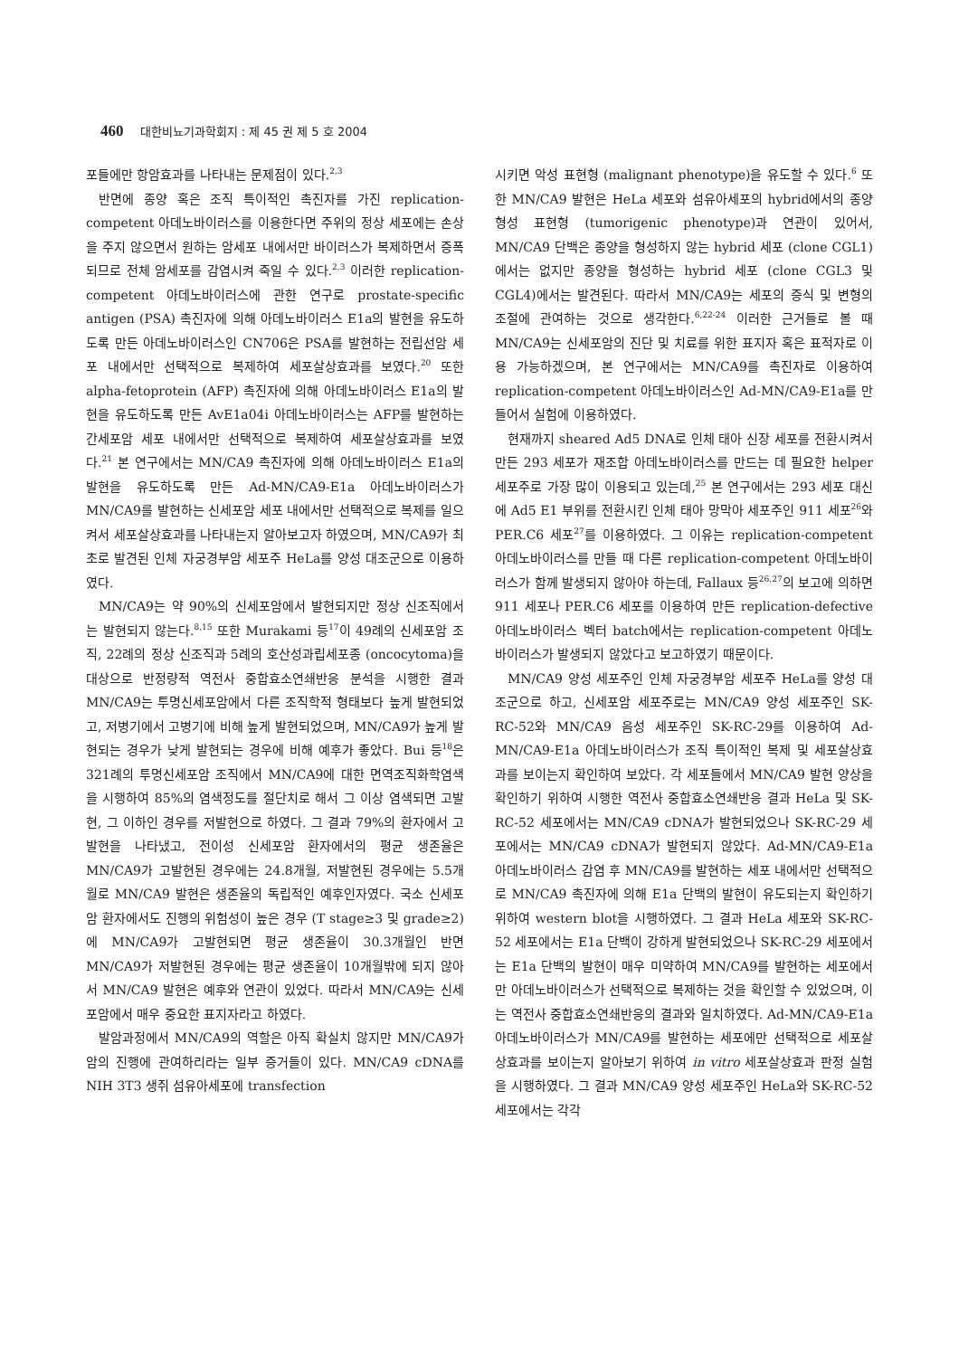460 대한비뇨기과학회지 : 제 45 권 제 5 호 2004
포들에만 항암효과를 나타내는 문제점이 있다.<sup>2,3</sup>
반면에 종양 혹은 조직 특이적인 촉진자를 가진 replication-competent 아데노바이러스를 이용한다면 주위의 정상 세포에는 손상을 주지 않으면서 원하는 암세포 내에서만 바이러스가 복제하면서 증폭되므로 전체 암세포를 감염시켜 죽일 수 있다.<sup>2,3</sup> 이러한 replication-competent 아데노바이러스에 관한 연구로 prostate-specific antigen (PSA) 촉진자에 의해 아데노바이러스 E1a의 발현을 유도하도록 만든 아데노바이러스인 CN706은 PSA를 발현하는 전립선암 세포 내에서만 선택적으로 복제하여 세포살상효과를 보였다.<sup>20</sup> 또한 alpha-fetoprotein (AFP) 촉진자에 의해 아데노바이러스 E1a의 발현을 유도하도록 만든 AvE1a04i 아데노바이러스는 AFP를 발현하는 간세포암 세포 내에서만 선택적으로 복제하여 세포살상효과를 보였다.<sup>21</sup> 본 연구에서는 MN/CA9 촉진자에 의해 아데노바이러스 E1a의 발현을 유도하도록 만든 Ad-MN/CA9-E1a 아데노바이러스가 MN/CA9를 발현하는 신세포암 세포 내에서만 선택적으로 복제를 일으켜서 세포살상효과를 나타내는지 알아보고자 하였으며, MN/CA9가 최초로 발견된 인체 자궁경부암 세포주 HeLa를 양성 대조군으로 이용하였다.
MN/CA9는 약 90%의 신세포암에서 발현되지만 정상 신조직에서는 발현되지 않는다.<sup>8,15</sup> 또한 Murakami 등<sup>17</sup>이 49례의 신세포암 조직, 22례의 정상 신조직과 5례의 호산성과립세포종 (oncocytoma)을 대상으로 반정량적 역전사 중합효소연쇄반응 분석을 시행한 결과 MN/CA9는 투명신세포암에서 다른 조직학적 형태보다 높게 발현되었고, 저병기에서 고병기에 비해 높게 발현되었으며, MN/CA9가 높게 발현되는 경우가 낮게 발현되는 경우에 비해 예후가 좋았다. Bui 등<sup>18</sup>은 321례의 투명신세포암 조직에서 MN/CA9에 대한 면역조직화학염색을 시행하여 85%의 염색정도를 절단치로 해서 그 이상 염색되면 고발현, 그 이하인 경우를 저발현으로 하였다. 그 결과 79%의 환자에서 고발현을 나타냈고, 전이성 신세포암 환자에서의 평균 생존율은 MN/CA9가 고발현된 경우에는 24.8개월, 저발현된 경우에는 5.5개월로 MN/CA9 발현은 생존율의 독립적인 예후인자였다. 국소 신세포암 환자에서도 진행의 위험성이 높은 경우 (T stage≥3 및 grade≥2)에 MN/CA9가 고발현되면 평균 생존율이 30.3개월인 반면 MN/CA9가 저발현된 경우에는 평균 생존율이 10개월밖에 되지 않아서 MN/CA9 발현은 예후와 연관이 있었다. 따라서 MN/CA9는 신세포암에서 매우 중요한 표지자라고 하였다.
발암과정에서 MN/CA9의 역할은 아직 확실치 않지만 MN/CA9가 암의 진행에 관여하리라는 일부 증거들이 있다. MN/CA9 cDNA를 NIH 3T3 생쥐 섬유아세포에 transfection
시키면 악성 표현형 (malignant phenotype)을 유도할 수 있다.<sup>6</sup> 또한 MN/CA9 발현은 HeLa 세포와 섬유아세포의 hybrid에서의 종양형성 표현형 (tumorigenic phenotype)과 연관이 있어서, MN/CA9 단백은 종양을 형성하지 않는 hybrid 세포 (clone CGL1)에서는 없지만 종양을 형성하는 hybrid 세포 (clone CGL3 및 CGL4)에서는 발견된다. 따라서 MN/CA9는 세포의 증식 및 변형의 조절에 관여하는 것으로 생각한다.<sup>6,22-24</sup> 이러한 근거들로 볼 때 MN/CA9는 신세포암의 진단 및 치료를 위한 표지자 혹은 표적자로 이용 가능하겠으며, 본 연구에서는 MN/CA9를 촉진자로 이용하여 replication-competent 아데노바이러스인 Ad-MN/CA9-E1a를 만들어서 실험에 이용하였다.
현재까지 sheared Ad5 DNA로 인체 태아 신장 세포를 전환시켜서 만든 293 세포가 재조합 아데노바이러스를 만드는 데 필요한 helper 세포주로 가장 많이 이용되고 있는데,<sup>25</sup> 본 연구에서는 293 세포 대신에 Ad5 E1 부위를 전환시킨 인체 태아 망막아 세포주인 911 세포<sup>26</sup>와 PER.C6 세포<sup>27</sup>를 이용하였다. 그 이유는 replication-competent 아데노바이러스를 만들 때 다른 replication-competent 아데노바이러스가 함께 발생되지 않아야 하는데, Fallaux 등<sup>26,27</sup>의 보고에 의하면 911 세포나 PER.C6 세포를 이용하여 만든 replication-defective 아데노바이러스 벡터 batch에서는 replication-competent 아데노바이러스가 발생되지 않았다고 보고하였기 때문이다.
MN/CA9 양성 세포주인 인체 자궁경부암 세포주 HeLa를 양성 대조군으로 하고, 신세포암 세포주로는 MN/CA9 양성 세포주인 SK-RC-52와 MN/CA9 음성 세포주인 SK-RC-29를 이용하여 Ad-MN/CA9-E1a 아데노바이러스가 조직 특이적인 복제 및 세포살상효과를 보이는지 확인하여 보았다. 각 세포들에서 MN/CA9 발현 양상을 확인하기 위하여 시행한 역전사 중합효소연쇄반응 결과 HeLa 및 SK-RC-52 세포에서는 MN/CA9 cDNA가 발현되었으나 SK-RC-29 세포에서는 MN/CA9 cDNA가 발현되지 않았다. Ad-MN/CA9-E1a 아데노바이러스 감염 후 MN/CA9를 발현하는 세포 내에서만 선택적으로 MN/CA9 촉진자에 의해 E1a 단백의 발현이 유도되는지 확인하기 위하여 western blot을 시행하였다. 그 결과 HeLa 세포와 SK-RC-52 세포에서는 E1a 단백이 강하게 발현되었으나 SK-RC-29 세포에서는 E1a 단백의 발현이 매우 미약하여 MN/CA9를 발현하는 세포에서만 아데노바이러스가 선택적으로 복제하는 것을 확인할 수 있었으며, 이는 역전사 중합효소연쇄반응의 결과와 일치하였다. Ad-MN/CA9-E1a 아데노바이러스가 MN/CA9를 발현하는 세포에만 선택적으로 세포살상효과를 보이는지 알아보기 위하여 in vitro 세포살상효과 판정 실험을 시행하였다. 그 결과 MN/CA9 양성 세포주인 HeLa와 SK-RC-52 세포에서는 각각